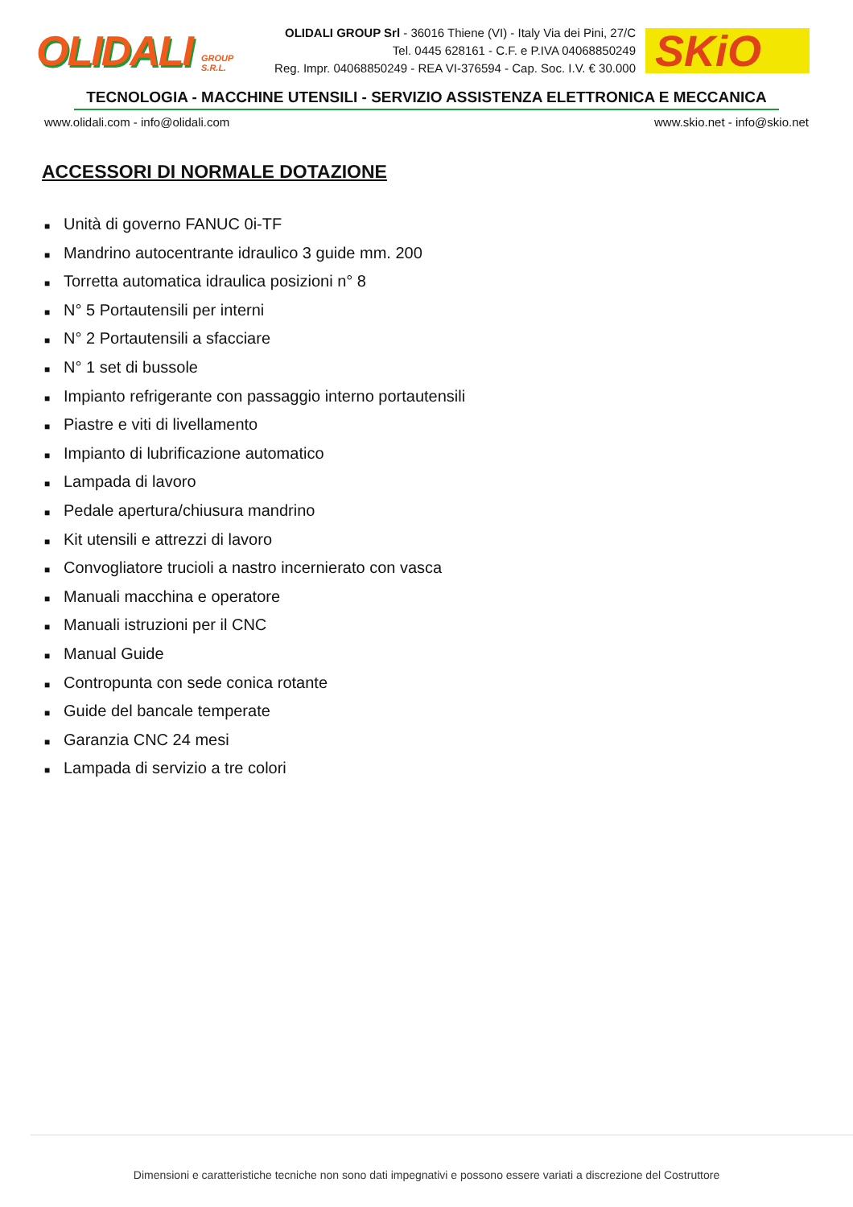OLIDALI
GROUP S.R.L.
OLIDALI GROUP Srl - 36016 Thiene (VI) - Italy Via dei Pini, 27/C
Tel. 0445 628161 - C.F. e P.IVA 04068850249
Reg. Impr. 04068850249 - REA VI-376594 - Cap. Soc. I.V. € 30.000
SKiO
TECNOLOGIA - MACCHINE UTENSILI - SERVIZIO ASSISTENZA ELETTRONICA E MECCANICA
www.olidali.com - info@olidali.com www.skio.net - info@skio.net
ACCESSORI DI NORMALE DOTAZIONE
■ Unità di governo FANUC 0i-TF
■ Mandrino autocentrante idraulico 3 guide mm. 200
■ Torretta automatica idraulica posizioni n° 8
■ N° 5 Portautensili per interni
■ N° 2 Portautensili a sfacciare
■ N° 1 set di bussole
■ Impianto refrigerante con passaggio interno portautensili
■ Piastre e viti di livellamento
■ Impianto di lubrificazione automatico
■ Lampada di lavoro
■ Pedale apertura/chiusura mandrino
■ Kit utensili e attrezzi di lavoro
■ Convogliatore trucioli a nastro incernierato con vasca
■ Manuali macchina e operatore
■ Manuali istruzioni per il CNC
■ Manual Guide
■ Contropunta con sede conica rotante
■ Guide del bancale temperate
■ Garanzia CNC 24 mesi
■ Lampada di servizio a tre colori
Dimensioni e caratteristiche tecniche non sono dati impegnativi e possono essere variati a discrezione del Costruttore